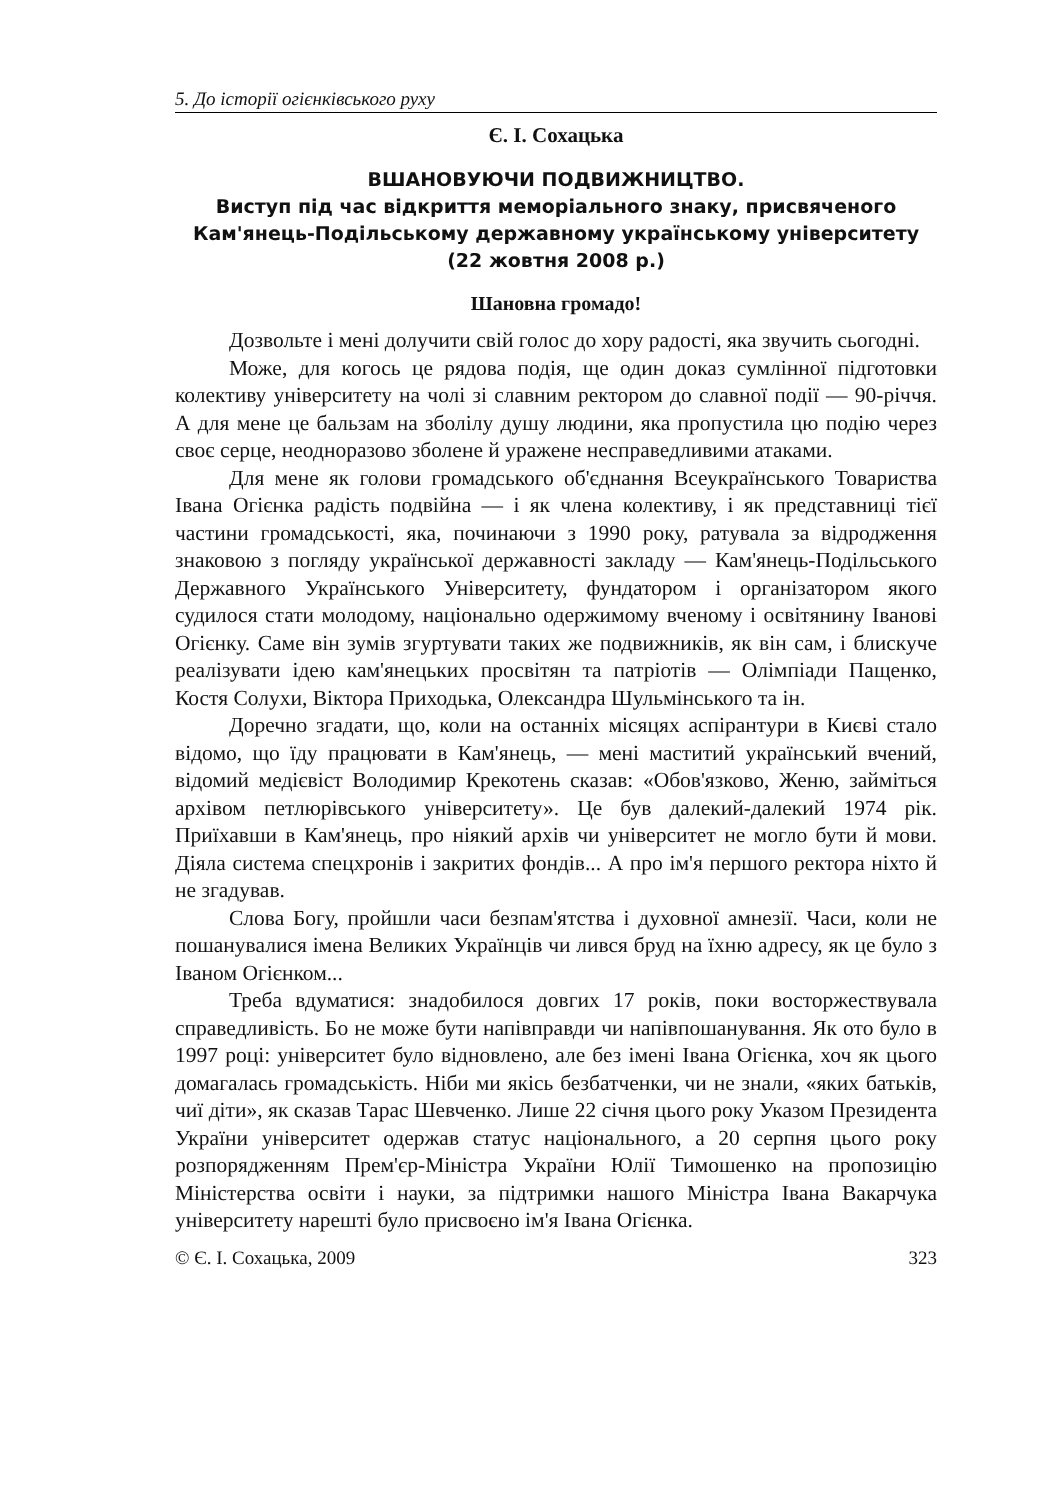5. До історії огієнківського руху
Є. І. Сохацька
ВШАНОВУЮЧИ ПОДВИЖНИЦТВО.
Виступ під час відкриття меморіального знаку, присвяченого Кам'янець-Подільському державному українському університету (22 жовтня 2008 р.)
Шановна громадо!
Дозвольте і мені долучити свій голос до хору радості, яка звучить сьогодні.
Може, для когось це рядова подія, ще один доказ сумлінної підготовки колективу університету на чолі зі славним ректором до славної події — 90-річчя. А для мене це бальзам на зболілу душу людини, яка пропустила цю подію через своє серце, неодноразово зболене й уражене несправедливими атаками.
Для мене як голови громадського об'єднання Всеукраїнського Товариства Івана Огієнка радість подвійна — і як члена колективу, і як представниці тієї частини громадськості, яка, починаючи з 1990 року, ратувала за відродження знаковою з погляду української державності закладу — Кам'янець-Подільського Державного Українського Університету, фундатором і організатором якого судилося стати молодому, національно одержимому вченому і освітянину Іванові Огієнку. Саме він зумів згуртувати таких же подвижників, як він сам, і блискуче реалізувати ідею кам'янецьких просвітян та патріотів — Олімпіади Пащенко, Костя Солухи, Віктора Приходька, Олександра Шульмінського та ін.
Доречно згадати, що, коли на останніх місяцях аспірантури в Києві стало відомо, що їду працювати в Кам'янець, — мені маститий український вчений, відомий медієвіст Володимир Крекотень сказав: «Обов'язково, Женю, займіться архівом петлюрівського університету». Це був далекий-далекий 1974 рік. Приїхавши в Кам'янець, про ніякий архів чи університет не могло бути й мови. Діяла система спецхронів і закритих фондів... А про ім'я першого ректора ніхто й не згадував.
Слова Богу, пройшли часи безпам'ятства і духовної амнезії. Часи, коли не пошанувалися імена Великих Українців чи лився бруд на їхню адресу, як це було з Іваном Огієнком...
Треба вдуматися: знадобилося довгих 17 років, поки восторжествувала справедливість. Бо не може бути напівправди чи напівпошанування. Як ото було в 1997 році: університет було відновлено, але без імені Івана Огієнка, хоч як цього домагалась громадськість. Ніби ми якісь безбатченки, чи не знали, «яких батьків, чиї діти», як сказав Тарас Шевченко. Лише 22 січня цього року Указом Президента України університет одержав статус національного, а 20 серпня цього року розпорядженням Прем'єр-Міністра України Юлії Тимошенко на пропозицію Міністерства освіти і науки, за підтримки нашого Міністра Івана Вакарчука університету нарешті було присвоєно ім'я Івана Огієнка.
© Є. І. Сохацька, 2009 323